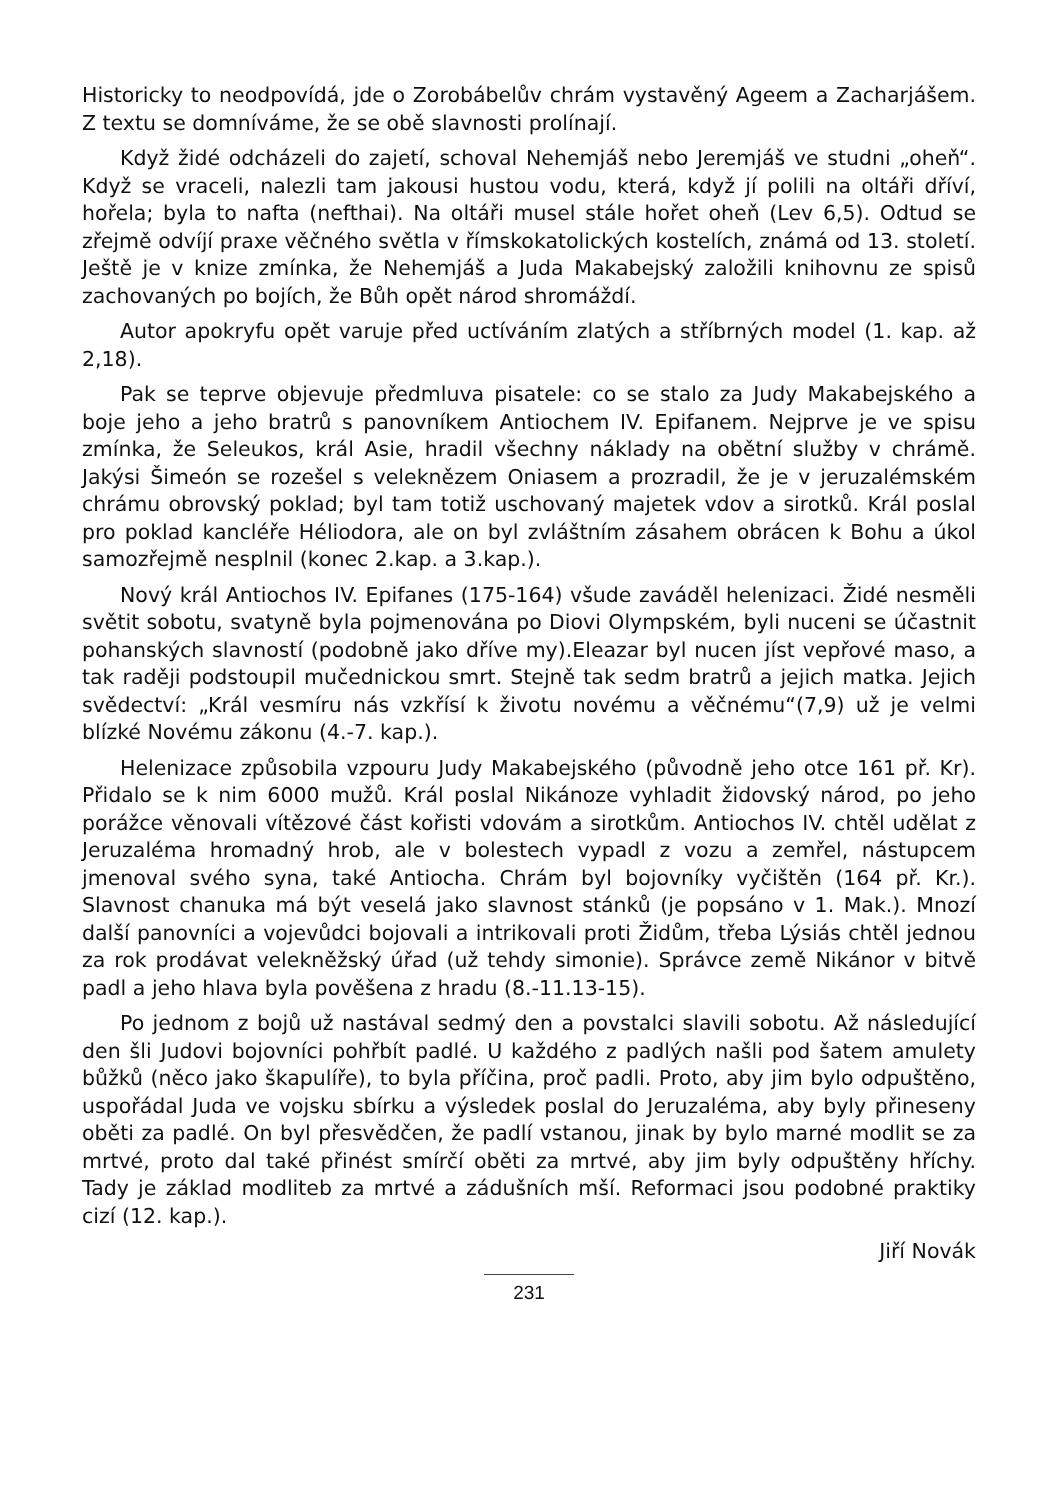Historicky to neodpovídá, jde o Zorobábelův chrám vystavěný Ageem a Zacharjášem. Z textu se domníváme, že se obě slavnosti prolínají.
Když židé odcházeli do zajetí, schoval Nehemjáš nebo Jeremjáš ve studni „oheň“. Když se vraceli, nalezli tam jakousi hustou vodu, která, když jí polili na oltáři dříví, hořela; byla to nafta (nefthai). Na oltáři musel stále hořet oheň (Lev 6,5). Odtud se zřejmě odvíjí praxe věčného světla v římskokatolických kostelích, známá od 13. století. Ještě je v knize zmínka, že Nehemjáš a Juda Makabejský založili knihovnu ze spisů zachovaných po bojích, že Bůh opět národ shromáždí.
Autor apokryfu opět varuje před uctíváním zlatých a stříbrných model (1. kap. až 2,18).
Pak se teprve objevuje předmluva pisatele: co se stalo za Judy Makabejského a boje jeho a jeho bratrů s panovníkem Antiochem IV. Epifanem. Nejprve je ve spisu zmínka, že Seleukos, král Asie, hradil všechny náklady na obětní služby v chrámě. Jakýsi Šimeón se rozešel s veleknězem Oniasem a prozradil, že je v jeruzalémském chrámu obrovský poklad; byl tam totiž uschovaný majetek vdov a sirotků. Král poslal pro poklad kancléře Héliodora, ale on byl zvláštním zásahem obrácen k Bohu a úkol samozřejmě nesplnil (konec 2.kap. a 3.kap.).
Nový král Antiochos IV. Epifanes (175-164) všude zaváděl helenizaci. Židé nesměli světit sobotu, svatyně byla pojmenována po Diovi Olympském, byli nuceni se účastnit pohanských slavností (podobně jako dříve my).Eleazar byl nucen jíst vepřové maso, a tak raději podstoupil mučednickou smrt. Stejně tak sedm bratrů a jejich matka. Jejich svědectví: „Král vesmíru nás vzkřísí k životu novému a věčnému“(7,9) už je velmi blízké Novému zákonu (4.-7. kap.).
Helenizace způsobila vzpouru Judy Makabejského (původně jeho otce 161 př. Kr). Přidalo se k nim 6000 mužů. Král poslal Nikánoze vyhladit židovský národ, po jeho porážce věnovali vítězové část kořisti vdovám a sirotkům. Antiochos IV. chtěl udělat z Jeruzaléma hromadný hrob, ale v bolestech vypadl z vozu a zemřel, nástupcem jmenoval svého syna, také Antiocha. Chrám byl bojovníky vyčištěn (164 př. Kr.). Slavnost chanuka má být veselá jako slavnost stánků (je popsáno v 1. Mak.). Mnozí další panovníci a vojevůdci bojovali a intrikovali proti Židům, třeba Lýsiás chtěl jednou za rok prodávat velekněžský úřad (už tehdy simonie). Správce země Nikánor v bitvě padl a jeho hlava byla pověšena z hradu (8.-11.13-15).
Po jednom z bojů už nastával sedmý den a povstalci slavili sobotu. Až následující den šli Judovi bojovníci pohřbít padlé. U každého z padlých našli pod šatem amulety bůžků (něco jako škapulíře), to byla příčina, proč padli. Proto, aby jim bylo odpuštěno, uspořádal Juda ve vojsku sbírku a výsledek poslal do Jeruzaléma, aby byly přineseny oběti za padlé. On byl přesvědčen, že padlí vstanou, jinak by bylo marné modlit se za mrtvé, proto dal také přinést smírčí oběti za mrtvé, aby jim byly odpuštěny hříchy. Tady je základ modliteb za mrtvé a zádušních mší. Reformaci jsou podobné praktiky cizí (12. kap.).
Jiří Novák
231